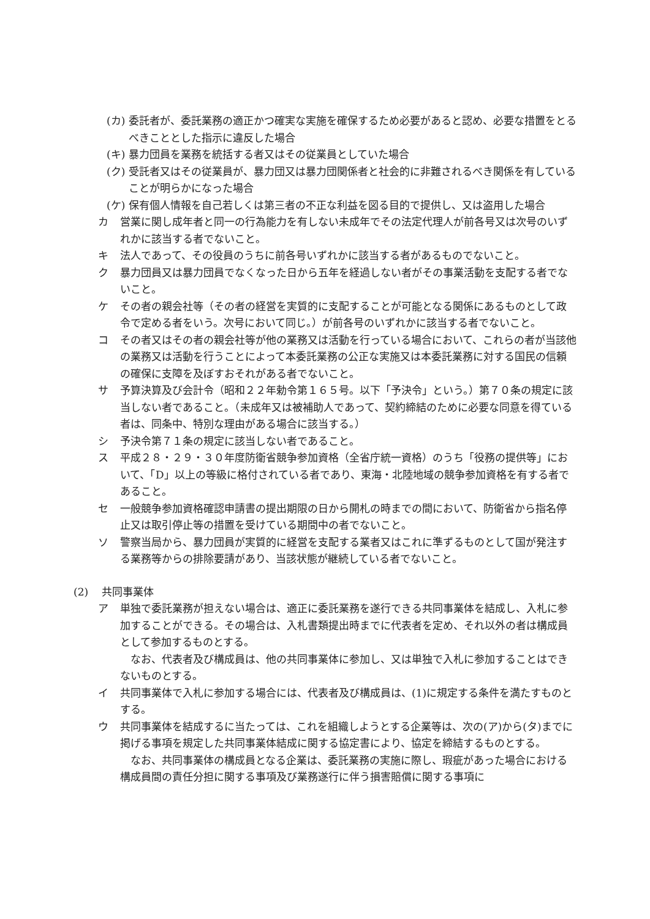(カ) 委託者が、委託業務の適正かつ確実な実施を確保するため必要があると認め、必要な措置をとるべきこととした指示に違反した場合
(キ) 暴力団員を業務を統括する者又はその従業員としていた場合
(ク) 受託者又はその従業員が、暴力団又は暴力団関係者と社会的に非難されるべき関係を有していることが明らかになった場合
(ケ) 保有個人情報を自己若しくは第三者の不正な利益を図る目的で提供し、又は盗用した場合
カ 営業に関し成年者と同一の行為能力を有しない未成年でその法定代理人が前各号又は次号のいずれかに該当する者でないこと。
キ 法人であって、その役員のうちに前各号いずれかに該当する者があるものでないこと。
ク 暴力団員又は暴力団員でなくなった日から五年を経過しない者がその事業活動を支配する者でないこと。
ケ その者の親会社等（その者の経営を実質的に支配することが可能となる関係にあるものとして政令で定める者をいう。次号において同じ。）が前各号のいずれかに該当する者でないこと。
コ その者又はその者の親会社等が他の業務又は活動を行っている場合において、これらの者が当該他の業務又は活動を行うことによって本委託業務の公正な実施又は本委託業務に対する国民の信頼の確保に支障を及ぼすおそれがある者でないこと。
サ 予算決算及び会計令（昭和２２年勅令第１６５号。以下「予決令」という。）第７０条の規定に該当しない者であること。（未成年又は被補助人であって、契約締結のために必要な同意を得ている者は、同条中、特別な理由がある場合に該当する。）
シ 予決令第７１条の規定に該当しない者であること。
ス 平成２８・２９・３０年度防衛省競争参加資格（全省庁統一資格）のうち「役務の提供等」において、「D」以上の等級に格付されている者であり、東海・北陸地域の競争参加資格を有する者であること。
セ 一般競争参加資格確認申請書の提出期限の日から開札の時までの間において、防衛省から指名停止又は取引停止等の措置を受けている期間中の者でないこと。
ソ 警察当局から、暴力団員が実質的に経営を支配する業者又はこれに準ずるものとして国が発注する業務等からの排除要請があり、当該状態が継続している者でないこと。
(2) 共同事業体
ア 単独で委託業務が担えない場合は、適正に委託業務を遂行できる共同事業体を結成し、入札に参加することができる。その場合は、入札書類提出時までに代表者を定め、それ以外の者は構成員として参加するものとする。
　なお、代表者及び構成員は、他の共同事業体に参加し、又は単独で入札に参加することはできないものとする。
イ 共同事業体で入札に参加する場合には、代表者及び構成員は、(1)に規定する条件を満たすものとする。
ウ 共同事業体を結成するに当たっては、これを組織しようとする企業等は、次の(ア)から(タ)までに掲げる事項を規定した共同事業体結成に関する協定書により、協定を締結するものとする。
　なお、共同事業体の構成員となる企業は、委託業務の実施に際し、瑕疵があった場合における構成員間の責任分担に関する事項及び業務遂行に伴う損害賠償に関する事項に